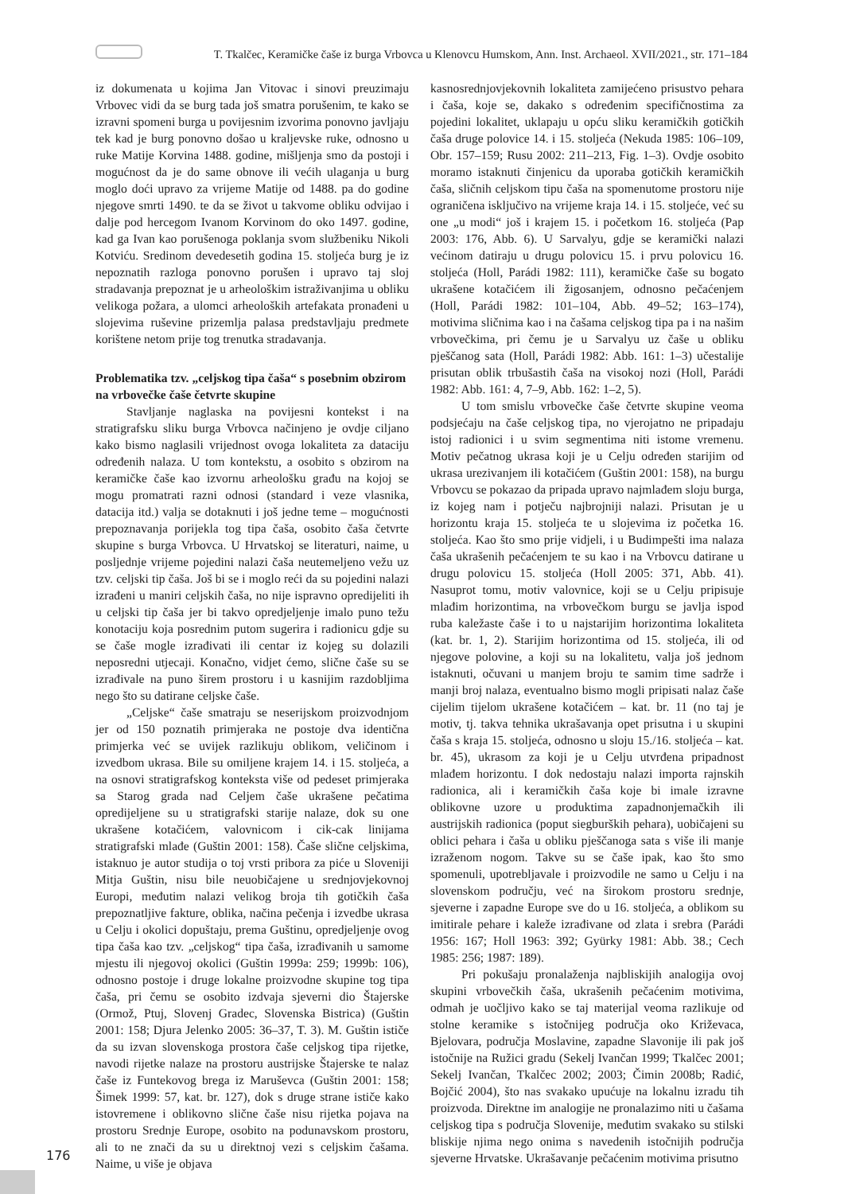T. Tkalčec, Keramičke čaše iz burga Vrbovca u Klenovcu Humskom, Ann. Inst. Archaeol. XVII/2021., str. 171–184
iz dokumenata u kojima Jan Vitovac i sinovi preuzimaju Vrbovec vidi da se burg tada još smatra porušenim, te kako se izravni spomeni burga u povijesnim izvorima ponovno javljaju tek kad je burg ponovno došao u kraljevske ruke, odnosno u ruke Matije Korvina 1488. godine, mišljenja smo da postoji i mogućnost da je do same obnove ili većih ulaganja u burg moglo doći upravo za vrijeme Matije od 1488. pa do godine njegove smrti 1490. te da se život u takvome obliku odvijao i dalje pod hercegom Ivanom Korvinom do oko 1497. godine, kad ga Ivan kao porušenoga poklanja svom službeniku Nikoli Kotviću. Sredinom devedesetih godina 15. stoljeća burg je iz nepoznatih razloga ponovno porušen i upravo taj sloj stradavanja prepoznat je u arheološkim istraživanjima u obliku velikoga požara, a ulomci arheoloških artefakata pronađeni u slojevima ruševine prizemlja palasa predstavljaju predmete korištene netom prije tog trenutka stradavanja.
Problematika tzv. „celjskog tipa čaša“ s posebnim obzirom na vrbovečke čaše četvrte skupine
Stavljanje naglaska na povijesni kontekst i na stratigrafsku sliku burga Vrbovca načinjeno je ovdje ciljano kako bismo naglasili vrijednost ovoga lokaliteta za dataciju određenih nalaza. U tom kontekstu, a osobito s obzirom na keramičke čaše kao izvornu arheološku građu na kojoj se mogu promatrati razni odnosi (standard i veze vlasnika, datacija itd.) valja se dotaknuti i još jedne teme – mogućnosti prepoznavanja porijekla tog tipa čaša, osobito čaša četvrte skupine s burga Vrbovca. U Hrvatskoj se literaturi, naime, u posljednje vrijeme pojedini nalazi čaša neutemeljeno vežu uz tzv. celjski tip čaša. Još bi se i moglo reći da su pojedini nalazi izrađeni u maniri celjskih čaša, no nije ispravno opredijeliti ih u celjski tip čaša jer bi takvo opredjeljenje imalo puno težu konotaciju koja posrednim putom sugerira i radionicu gdje su se čaše mogle izrađivati ili centar iz kojeg su dolazili neposredni utjecaji. Konačno, vidjet ćemo, slične čaše su se izrađivale na puno širem prostoru i u kasnijim razdobljima nego što su datirane celjske čaše.
„Celjske“ čaše smatraju se neserijskom proizvodnjom jer od 150 poznatih primjeraka ne postoje dva identična primjerka već se uvijek razlikuju oblikom, veličinom i izvedbom ukrasa. Bile su omiljene krajem 14. i 15. stoljeća, a na osnovi stratigrafskog konteksta više od pedeset primjeraka sa Starog grada nad Celjem čaše ukrašene pečatima opredijeljene su u stratigrafski starije nalaze, dok su one ukrašene kotačićem, valovnicom i cik-cak linijama stratigrafski mlađe (Guštin 2001: 158). Čaše slične celjskima, istaknuo je autor studija o toj vrsti pribora za piće u Sloveniji Mitja Guštin, nisu bile neuobičajene u srednjovjekovnoj Europi, međutim nalazi velikog broja tih gotičkih čaša prepoznatljive fakture, oblika, načina pečenja i izvedbe ukrasa u Celju i okolici dopuštaju, prema Guštinu, opredjeljenje ovog tipa čaša kao tzv. „celjskog“ tipa čaša, izrađivanih u samome mjestu ili njegovoj okolici (Guštin 1999a: 259; 1999b: 106), odnosno postoje i druge lokalne proizvodne skupine tog tipa čaša, pri čemu se osobito izdvaja sjeverni dio Štajerske (Ormož, Ptuj, Slovenj Gradec, Slovenska Bistrica) (Guštin 2001: 158; Djura Jelenko 2005: 36–37, T. 3). M. Guštin ističe da su izvan slovenskoga prostora čaše celjskog tipa rijetke, navodi rijetke nalaze na prostoru austrijske Štajerske te nalaz čaše iz Funtekovog brega iz Maruševca (Guštin 2001: 158; Šimek 1999: 57, kat. br. 127), dok s druge strane ističe kako istovremene i oblikovno slične čaše nisu rijetka pojava na prostoru Srednje Europe, osobito na podunavskom prostoru, ali to ne znači da su u direktnoj vezi s celjskim čašama. Naime, u više je objava
kasnosrednjovjekovnih lokaliteta zamijećeno prisustvo pehara i čaša, koje se, dakako s određenim specifičnostima za pojedini lokalitet, uklapaju u opću sliku keramičkih gotičkih čaša druge polovice 14. i 15. stoljeća (Nekuda 1985: 106–109, Obr. 157–159; Rusu 2002: 211–213, Fig. 1–3). Ovdje osobito moramo istaknuti činjenicu da uporaba gotičkih keramičkih čaša, sličnih celjskom tipu čaša na spomenutome prostoru nije ograničena isključivo na vrijeme kraja 14. i 15. stoljeće, već su one „u modi“ još i krajem 15. i početkom 16. stoljeća (Pap 2003: 176, Abb. 6). U Sarvalyu, gdje se keramički nalazi većinom datiraju u drugu polovicu 15. i prvu polovicu 16. stoljeća (Holl, Parádi 1982: 111), keramičke čaše su bogato ukrašene kotačićem ili žigosanjem, odnosno pečaćenjem (Holl, Parádi 1982: 101–104, Abb. 49–52; 163–174), motivima sličnima kao i na čašama celjskog tipa pa i na našim vrbovečkima, pri čemu je u Sarvalyu uz čaše u obliku pješčanog sata (Holl, Parádi 1982: Abb. 161: 1–3) učestalije prisutan oblik trbušastih čaša na visokoj nozi (Holl, Parádi 1982: Abb. 161: 4, 7–9, Abb. 162: 1–2, 5).
U tom smislu vrbovečke čaše četvrte skupine veoma podsjećaju na čaše celjskog tipa, no vjerojatno ne pripadaju istoj radionici i u svim segmentima niti istome vremenu. Motiv pečatnog ukrasa koji je u Celju određen starijim od ukrasa urezivanjem ili kotačićem (Guštin 2001: 158), na burgu Vrbovcu se pokazao da pripada upravo najmlađem sloju burga, iz kojeg nam i potječu najbrojniji nalazi. Prisutan je u horizontu kraja 15. stoljeća te u slojevima iz početka 16. stoljeća. Kao što smo prije vidjeli, i u Budimpešti ima nalaza čaša ukrašenih pečaćenjem te su kao i na Vrbovcu datirane u drugu polovicu 15. stoljeća (Holl 2005: 371, Abb. 41). Nasuprot tomu, motiv valovnice, koji se u Celju pripisuje mlađim horizontima, na vrbovečkom burgu se javlja ispod ruba kaležaste čaše i to u najstarijim horizontima lokaliteta (kat. br. 1, 2). Starijim horizontima od 15. stoljeća, ili od njegove polovine, a koji su na lokalitetu, valja još jednom istaknuti, očuvani u manjem broju te samim time sadrže i manji broj nalaza, eventualno bismo mogli pripisati nalaz čaše cijelim tijelom ukrašene kotačićem – kat. br. 11 (no taj je motiv, tj. takva tehnika ukrašavanja opet prisutna i u skupini čaša s kraja 15. stoljeća, odnosno u sloju 15./16. stoljeća – kat. br. 45), ukrasom za koji je u Celju utvrđena pripadnost mlađem horizontu. I dok nedostaju nalazi importa rajnskih radionica, ali i keramičkih čaša koje bi imale izravne oblikovne uzore u produktima zapadnonjemačkih ili austrijskih radionica (poput siegburških pehara), uobičajeni su oblici pehara i čaša u obliku pješčanoga sata s više ili manje izraženom nogom. Takve su se čaše ipak, kao što smo spomenuli, upotrebljavale i proizvodile ne samo u Celju i na slovenskom području, već na širokom prostoru srednje, sjeverne i zapadne Europe sve do u 16. stoljeća, a oblikom su imitirale pehare i kaleže izrađivane od zlata i srebra (Parádi 1956: 167; Holl 1963: 392; Gyürky 1981: Abb. 38.; Cech 1985: 256; 1987: 189).
Pri pokušaju pronalaženja najbliskijih analogija ovoj skupini vrbovečkih čaša, ukrašenih pečaćenim motivima, odmah je uočljivo kako se taj materijal veoma razlikuje od stolne keramike s istočnijeg područja oko Križevaca, Bjelovara, područja Moslavine, zapadne Slavonije ili pak još istočnije na Ružici gradu (Sekelj Ivančan 1999; Tkalčec 2001; Sekelj Ivančan, Tkalčec 2002; 2003; Čimin 2008b; Radić, Bojčić 2004), što nas svakako upućuje na lokalnu izradu tih proizvoda. Direktne im analogije ne pronalazimo niti u čašama celjskog tipa s područja Slovenije, međutim svakako su stilski bliskije njima nego onima s navedenih istočnijih područja sjeverne Hrvatske. Ukrašavanje pečaćenim motivima prisutno
176